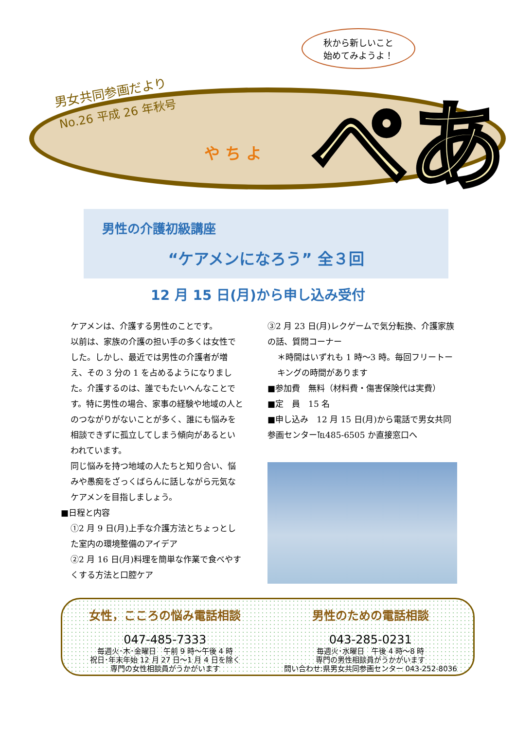秋から新しいこと
始めてみようよ！
男女共同参画だより
No.26 平成 26 年秋号
や ち よ ぺあ
男性の介護初級講座
“ケアメンになろう” 全３回
12 月 15 日(月)から申し込み受付
ケアメンは、介護する男性のことです。
以前は、家族の介護の担い手の多くは女性でした。しかし、最近では男性の介護者が増え、その 3 分の 1 を占めるようになりました。介護するのは、誰でもたいへんなことです。特に男性の場合、家事の経験や地域の人とのつながりがないことが多く、誰にも悩みを相談できずに孤立してしまう傾向があるといわれています。
同じ悩みを持つ地域の人たちと知り合い、悩みや愚痴をざっくばらんに話しながら元気なケアメンを目指しましょう。
■日程と内容
①2 月 9 日(月)上手な介護方法とちょっとした室内の環境整備のアイデア
②2 月 16 日(月)料理を簡単な作業で食べやすくする方法と口腔ケア
③2 月 23 日(月)レクゲームで気分転換、介護家族の話、質問コーナー
＊時間はいずれも 1 時～3 時。毎回フリートーキングの時間があります
■参加費　無料（材料費・傷害保険代は実費）
■定　員　15 名
■申し込み　12 月 15 日(月)から電話で男女共同参画センター℡485-6505 か直接窓口へ
女性，こころの悩み電話相談
047-485-7333
毎週火･木･金曜日　午前 9 時～午後 4 時
祝日･年末年始 12 月 27 日～1 月 4 日を除く
専門の女性相談員がうかがいます
男性のための電話相談
043-285-0231
毎週火･水曜日　午後 4 時～8 時
専門の男性相談員がうかがいます
問い合わせ:県男女共同参画センター 043-252-8036